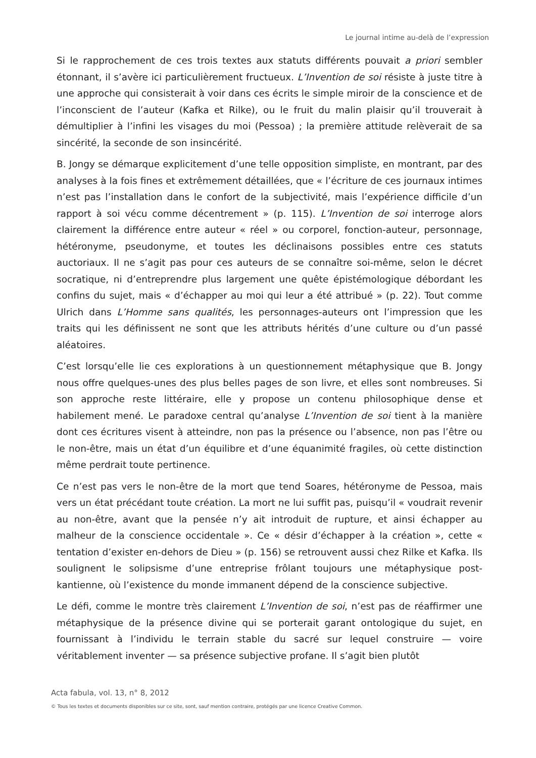Le journal intime au-delà de l’expression
Si le rapprochement de ces trois textes aux statuts différents pouvait a priori sembler étonnant, il s’avère ici particulièrement fructueux. L’Invention de soi résiste à juste titre à une approche qui consisterait à voir dans ces écrits le simple miroir de la conscience et de l’inconscient de l’auteur (Kafka et Rilke), ou le fruit du malin plaisir qu’il trouverait à démultiplier à l’infini les visages du moi (Pessoa) ; la première attitude relèverait de sa sincérité, la seconde de son insincérité.
B. Jongy se démarque explicitement d’une telle opposition simpliste, en montrant, par des analyses à la fois fines et extrêmement détaillées, que « l’écriture de ces journaux intimes n’est pas l’installation dans le confort de la subjectivité, mais l’expérience difficile d’un rapport à soi vécu comme décentrement » (p. 115). L’Invention de soi interroge alors clairement la différence entre auteur « réel » ou corporel, fonction-auteur, personnage, hétéronyme, pseudonyme, et toutes les déclinaisons possibles entre ces statuts auctoriaux. Il ne s’agit pas pour ces auteurs de se connaître soi-même, selon le décret socratique, ni d’entreprendre plus largement une quête épistémologique débordant les confins du sujet, mais « d’échapper au moi qui leur a été attribué » (p. 22). Tout comme Ulrich dans L’Homme sans qualités, les personnages-auteurs ont l’impression que les traits qui les définissent ne sont que les attributs hérités d’une culture ou d’un passé aléatoires.
C’est lorsqu’elle lie ces explorations à un questionnement métaphysique que B. Jongy nous offre quelques-unes des plus belles pages de son livre, et elles sont nombreuses. Si son approche reste littéraire, elle y propose un contenu philosophique dense et habilement mené. Le paradoxe central qu’analyse L’Invention de soi tient à la manière dont ces écritures visent à atteindre, non pas la présence ou l’absence, non pas l’être ou le non-être, mais un état d’un équilibre et d’une équanimité fragiles, où cette distinction même perdrait toute pertinence.
Ce n’est pas vers le non-être de la mort que tend Soares, hétéronyme de Pessoa, mais vers un état précédant toute création. La mort ne lui suffit pas, puisqu’il « voudrait revenir au non-être, avant que la pensée n’y ait introduit de rupture, et ainsi échapper au malheur de la conscience occidentale ». Ce « désir d’échapper à la création », cette « tentation d’exister en-dehors de Dieu » (p. 156) se retrouvent aussi chez Rilke et Kafka. Ils soulignent le solipsisme d’une entreprise frôlant toujours une métaphysique post-kantienne, où l’existence du monde immanent dépend de la conscience subjective.
Le défi, comme le montre très clairement L’Invention de soi, n’est pas de réaffirmer une métaphysique de la présence divine qui se porterait garant ontologique du sujet, en fournissant à l’individu le terrain stable du sacré sur lequel construire — voire véritablement inventer — sa présence subjective profane. Il s’agit bien plutôt
Acta fabula, vol. 13, n° 8, 2012
© Tous les textes et documents disponibles sur ce site, sont, sauf mention contraire, protégés par une licence Creative Common.